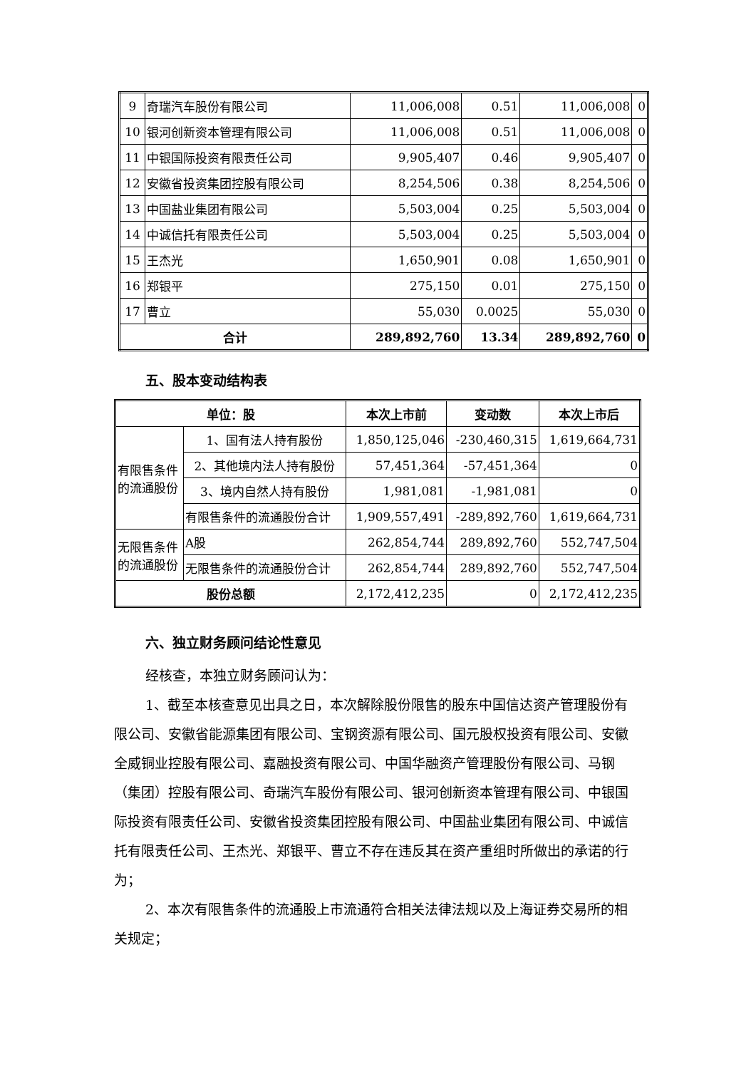| 9 | 奇瑞汽车股份有限公司 | 11,006,008 | 0.51 | 11,006,008 | 0 |
| 10 | 银河创新资本管理有限公司 | 11,006,008 | 0.51 | 11,006,008 | 0 |
| 11 | 中银国际投资有限责任公司 | 9,905,407 | 0.46 | 9,905,407 | 0 |
| 12 | 安徽省投资集团控股有限公司 | 8,254,506 | 0.38 | 8,254,506 | 0 |
| 13 | 中国盐业集团有限公司 | 5,503,004 | 0.25 | 5,503,004 | 0 |
| 14 | 中诚信托有限责任公司 | 5,503,004 | 0.25 | 5,503,004 | 0 |
| 15 | 王杰光 | 1,650,901 | 0.08 | 1,650,901 | 0 |
| 16 | 郑银平 | 275,150 | 0.01 | 275,150 | 0 |
| 17 | 曹立 | 55,030 | 0.0025 | 55,030 | 0 |
| 合计 | | 289,892,760 | 13.34 | 289,892,760 | 0 |
五、股本变动结构表
| 单位：股 | | 本次上市前 | 变动数 | 本次上市后 |
| --- | --- | --- | --- | --- |
| 有限售条件的流通股份 | 1、国有法人持有股份 | 1,850,125,046 | -230,460,315 | 1,619,664,731 |
| | 2、其他境内法人持有股份 | 57,451,364 | -57,451,364 | 0 |
| | 3、境内自然人持有股份 | 1,981,081 | -1,981,081 | 0 |
| | 有限售条件的流通股份合计 | 1,909,557,491 | -289,892,760 | 1,619,664,731 |
| 无限售条件的流通股份 | A股 | 262,854,744 | 289,892,760 | 552,747,504 |
| | 无限售条件的流通股份合计 | 262,854,744 | 289,892,760 | 552,747,504 |
| 股份总额 | | 2,172,412,235 | 0 | 2,172,412,235 |
六、独立财务顾问结论性意见
经核查，本独立财务顾问认为：
1、截至本核查意见出具之日，本次解除股份限售的股东中国信达资产管理股份有限公司、安徽省能源集团有限公司、宝钢资源有限公司、国元股权投资有限公司、安徽全威铜业控股有限公司、嘉融投资有限公司、中国华融资产管理股份有限公司、马钢（集团）控股有限公司、奇瑞汽车股份有限公司、银河创新资本管理有限公司、中银国际投资有限责任公司、安徽省投资集团控股有限公司、中国盐业集团有限公司、中诚信托有限责任公司、王杰光、郑银平、曹立不存在违反其在资产重组时所做出的承诺的行为；
2、本次有限售条件的流通股上市流通符合相关法律法规以及上海证券交易所的相关规定；